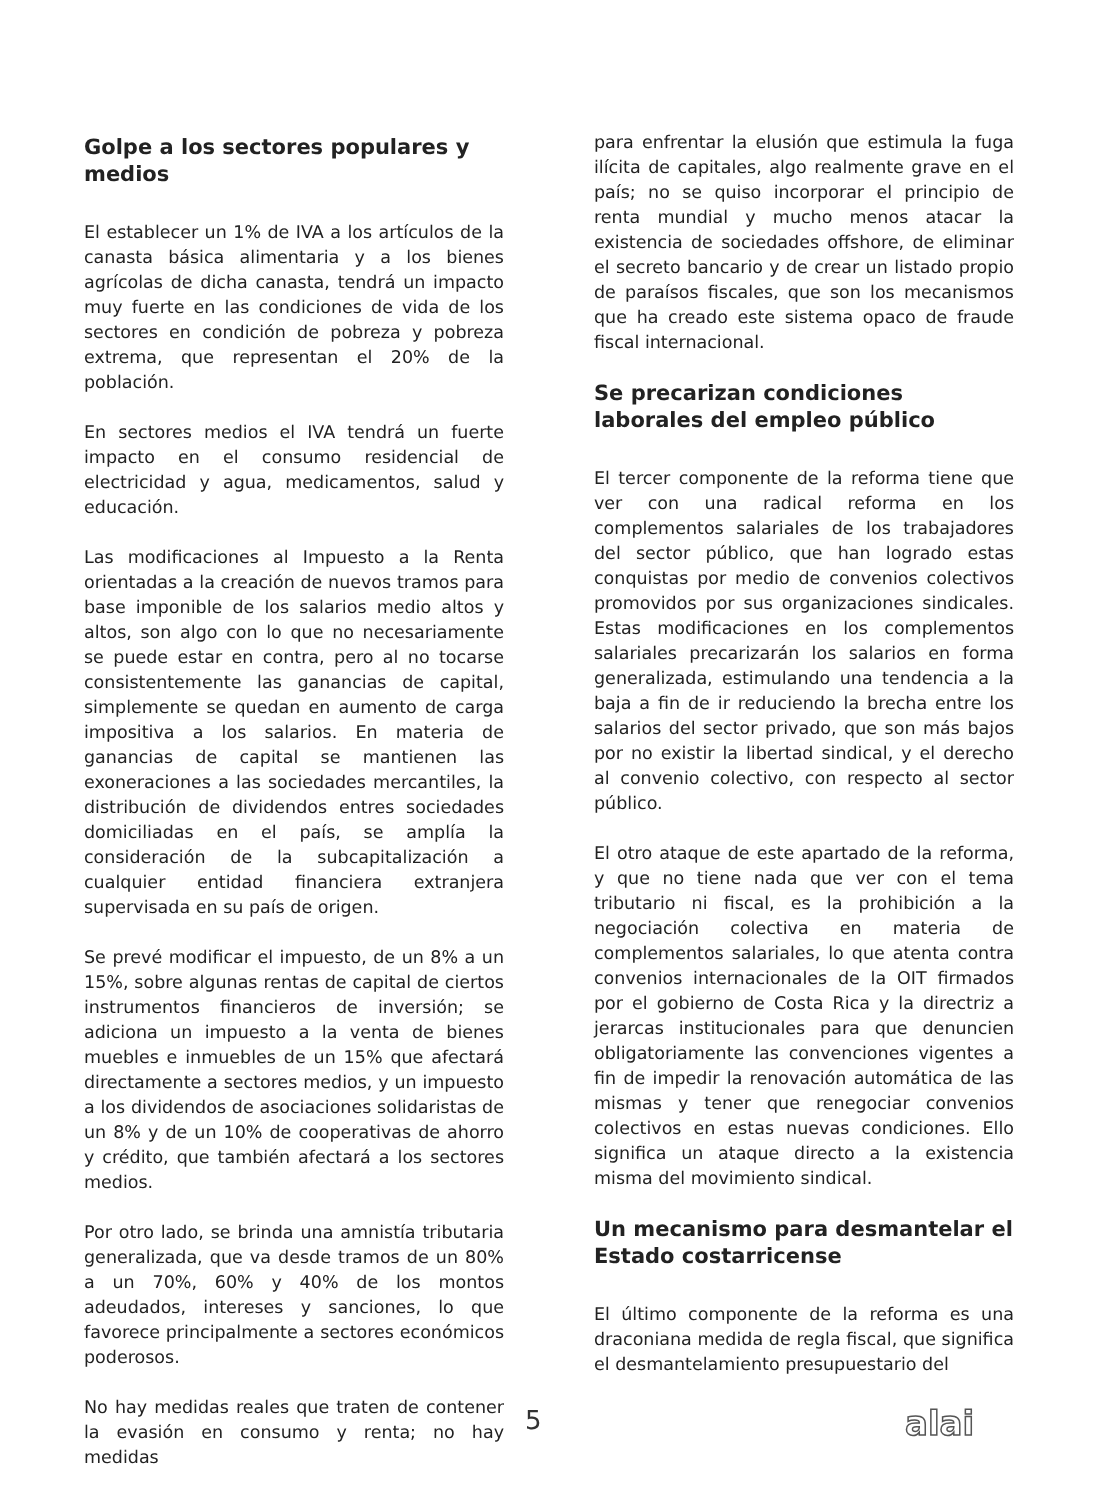Golpe a los sectores populares y medios
El establecer un 1% de IVA a los artículos de la canasta básica alimentaria y a los bienes agrícolas de dicha canasta, tendrá un impacto muy fuerte en las condiciones de vida de los sectores en condición de pobreza y pobreza extrema, que representan el 20% de la población.
En sectores medios el IVA tendrá un fuerte impacto en el consumo residencial de electricidad y agua, medicamentos, salud y educación.
Las modificaciones al Impuesto a la Renta orientadas a la creación de nuevos tramos para base imponible de los salarios medio altos y altos, son algo con lo que no necesariamente se puede estar en contra, pero al no tocarse consistentemente las ganancias de capital, simplemente se quedan en aumento de carga impositiva a los salarios. En materia de ganancias de capital se mantienen las exoneraciones a las sociedades mercantiles, la distribución de dividendos entres sociedades domiciliadas en el país, se amplía la consideración de la subcapitalización a cualquier entidad financiera extranjera supervisada en su país de origen.
Se prevé modificar el impuesto, de un 8% a un 15%, sobre algunas rentas de capital de ciertos instrumentos financieros de inversión; se adiciona un impuesto a la venta de bienes muebles e inmuebles de un 15% que afectará directamente a sectores medios, y un impuesto a los dividendos de asociaciones solidaristas de un 8% y de un 10% de cooperativas de ahorro y crédito, que también afectará a los sectores medios.
Por otro lado, se brinda una amnistía tributaria generalizada, que va desde tramos de un 80% a un 70%, 60% y 40% de los montos adeudados, intereses y sanciones, lo que favorece principalmente a sectores económicos poderosos.
No hay medidas reales que traten de contener la evasión en consumo y renta; no hay medidas
para enfrentar la elusión que estimula la fuga ilícita de capitales, algo realmente grave en el país; no se quiso incorporar el principio de renta mundial y mucho menos atacar la existencia de sociedades offshore, de eliminar el secreto bancario y de crear un listado propio de paraísos fiscales, que son los mecanismos que ha creado este sistema opaco de fraude fiscal internacional.
Se precarizan condiciones laborales del empleo público
El tercer componente de la reforma tiene que ver con una radical reforma en los complementos salariales de los trabajadores del sector público, que han logrado estas conquistas por medio de convenios colectivos promovidos por sus organizaciones sindicales. Estas modificaciones en los complementos salariales precarizarán los salarios en forma generalizada, estimulando una tendencia a la baja a fin de ir reduciendo la brecha entre los salarios del sector privado, que son más bajos por no existir la libertad sindical, y el derecho al convenio colectivo, con respecto al sector público.
El otro ataque de este apartado de la reforma, y que no tiene nada que ver con el tema tributario ni fiscal, es la prohibición a la negociación colectiva en materia de complementos salariales, lo que atenta contra convenios internacionales de la OIT firmados por el gobierno de Costa Rica y la directriz a jerarcas institucionales para que denuncien obligatoriamente las convenciones vigentes a fin de impedir la renovación automática de las mismas y tener que renegociar convenios colectivos en estas nuevas condiciones. Ello significa un ataque directo a la existencia misma del movimiento sindical.
Un mecanismo para desmantelar el Estado costarricense
El último componente de la reforma es una draconiana medida de regla fiscal, que significa el desmantelamiento presupuestario del
5 alai